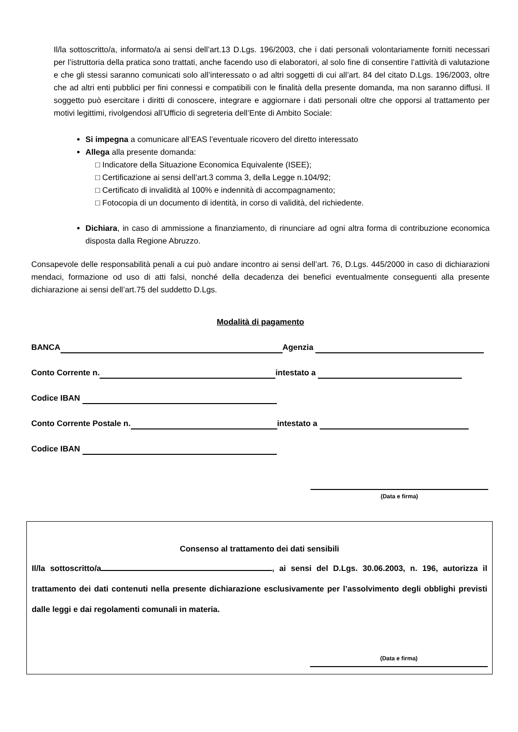Il/la sottoscritto/a, informato/a ai sensi dell’art.13 D.Lgs. 196/2003, che i dati personali volontariamente forniti necessari per l’istruttoria della pratica sono trattati, anche facendo uso di elaboratori, al solo fine di consentire l’attività di valutazione e che gli stessi saranno comunicati solo all’interessato o ad altri soggetti di cui all’art. 84 del citato D.Lgs. 196/2003, oltre che ad altri enti pubblici per fini connessi e compatibili con le finalità della presente domanda, ma non saranno diffusi. Il soggetto può esercitare i diritti di conoscere, integrare e aggiornare i dati personali oltre che opporsi al trattamento per motivi legittimi, rivolgendosi all’Ufficio di segreteria dell’Ente di Ambito Sociale:
Si impegna a comunicare all’EAS l’eventuale ricovero del diretto interessato
Allega alla presente domanda:
□ Indicatore della Situazione Economica Equivalente (ISEE);
□ Certificazione ai sensi dell’art.3 comma 3, della Legge n.104/92;
□ Certificato di invalidità al 100% e indennità di accompagnamento;
□ Fotocopia di un documento di identità, in corso di validità, del richiedente.
Dichiara, in caso di ammissione a finanziamento, di rinunciare ad ogni altra forma di contribuzione economica disposta dalla Regione Abruzzo.
Consapevole delle responsabilità penali a cui può andare incontro ai sensi dell’art. 76, D.Lgs. 445/2000 in caso di dichiarazioni mendaci, formazione od uso di atti falsi, nonché della decadenza dei benefici eventualmente conseguenti alla presente dichiarazione ai sensi dell’art.75 del suddetto D.Lgs.
Modalità di pagamento
BANCA Agenzia
Conto Corrente n. intestato a
Codice IBAN
Conto Corrente Postale n. intestato a
Codice IBAN
(Data e firma)
Consenso al trattamento dei dati sensibili
Il/la sottoscritto/a , ai sensi del D.Lgs. 30.06.2003, n. 196, autorizza il trattamento dei dati contenuti nella presente dichiarazione esclusivamente per l’assolvimento degli obblighi previsti dalle leggi e dai regolamenti comunali in materia.
(Data e firma)